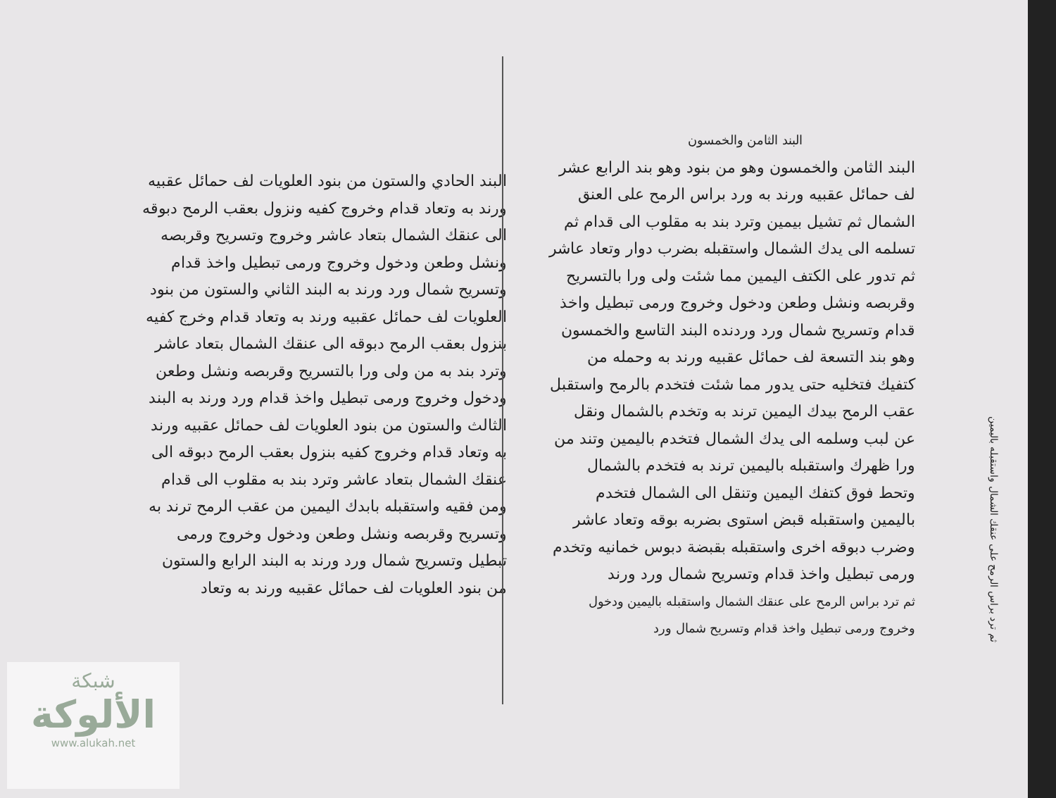ثم ترد براس الرمح على عنقك الشمال واستقبله باليمين
البند الثامن والخمسون
البند الثامن والخمسون وهو من بنود وهو بند الرابع عشر لف حمائل عقبيه ورند به ورد براس الرمح على العنق الشمال ثم تشيل بيمين وترد بند به مقلوب الى قدام ثم تسلمه الى يدك الشمال واستقبله بضرب دوار وتعاد عاشر ثم تدور على الكتف اليمين مما شئت ولى ورا بالتسريح وقربصه ونشل وطعن ودخول وخروج ورمى تبطيل واخذ قدام وتسريح شمال ورد وردنده البند التاسع والخمسون وهو بند التسعة لف حمائل عقبيه ورند به وحمله من كتفيك فتخليه حتى يدور مما شئت فتخدم بالرمح واستقبل عقب الرمح بيدك اليمين ترند به وتخدم بالشمال ونقل عن لبب وسلمه الى يدك الشمال فتخدم باليمين وتند من ورا ظهرك واستقبله باليمين ترند به فتخدم بالشمال وتحط فوق كتفك اليمين وتنقل الى الشمال فتخدم باليمين واستقبله قبض استوى بضربه بوقه وتعاد عاشر وضرب دبوقه اخرى واستقبله بقبضة دبوس خمانيه وتخدم ورمى تبطيل واخذ قدام وتسريح شمال ورد ورند
ثم ترد براس الرمح على عنقك الشمال واستقبله باليمين ودخول وخروج ورمى تبطيل واخذ قدام وتسريح شمال ورد
البند الحادي والستون من بنود العلويات لف حمائل عقبيه ورند به وتعاد قدام وخروج كفيه ونزول بعقب الرمح دبوقه الى عنقك الشمال بتعاد عاشر وخروج وتسريح وقربصه ونشل وطعن ودخول وخروج ورمى تبطيل واخذ قدام وتسريح شمال ورد ورند به البند الثاني والستون من بنود العلويات لف حمائل عقبيه ورند به وتعاد قدام وخرج كفيه بنزول بعقب الرمح دبوقه الى عنقك الشمال بتعاد عاشر وترد بند به من ولى ورا بالتسريح وقربصه ونشل وطعن ودخول وخروج ورمى تبطيل واخذ قدام ورد ورند به البند الثالث والستون من بنود العلويات لف حمائل عقبيه ورند به وتعاد قدام وخروج كفيه بنزول بعقب الرمح دبوقه الى عنقك الشمال بتعاد عاشر وترد بند به مقلوب الى قدام ومن فقيه واستقبله بابدك اليمين من عقب الرمح ترند به وتسريح وقربصه ونشل وطعن ودخول وخروج ورمى تبطيل وتسريح شمال ورد ورند به البند الرابع والستون من بنود العلويات لف حمائل عقبيه ورند به وتعاد
شبكة
الألوكة
www.alukah.net